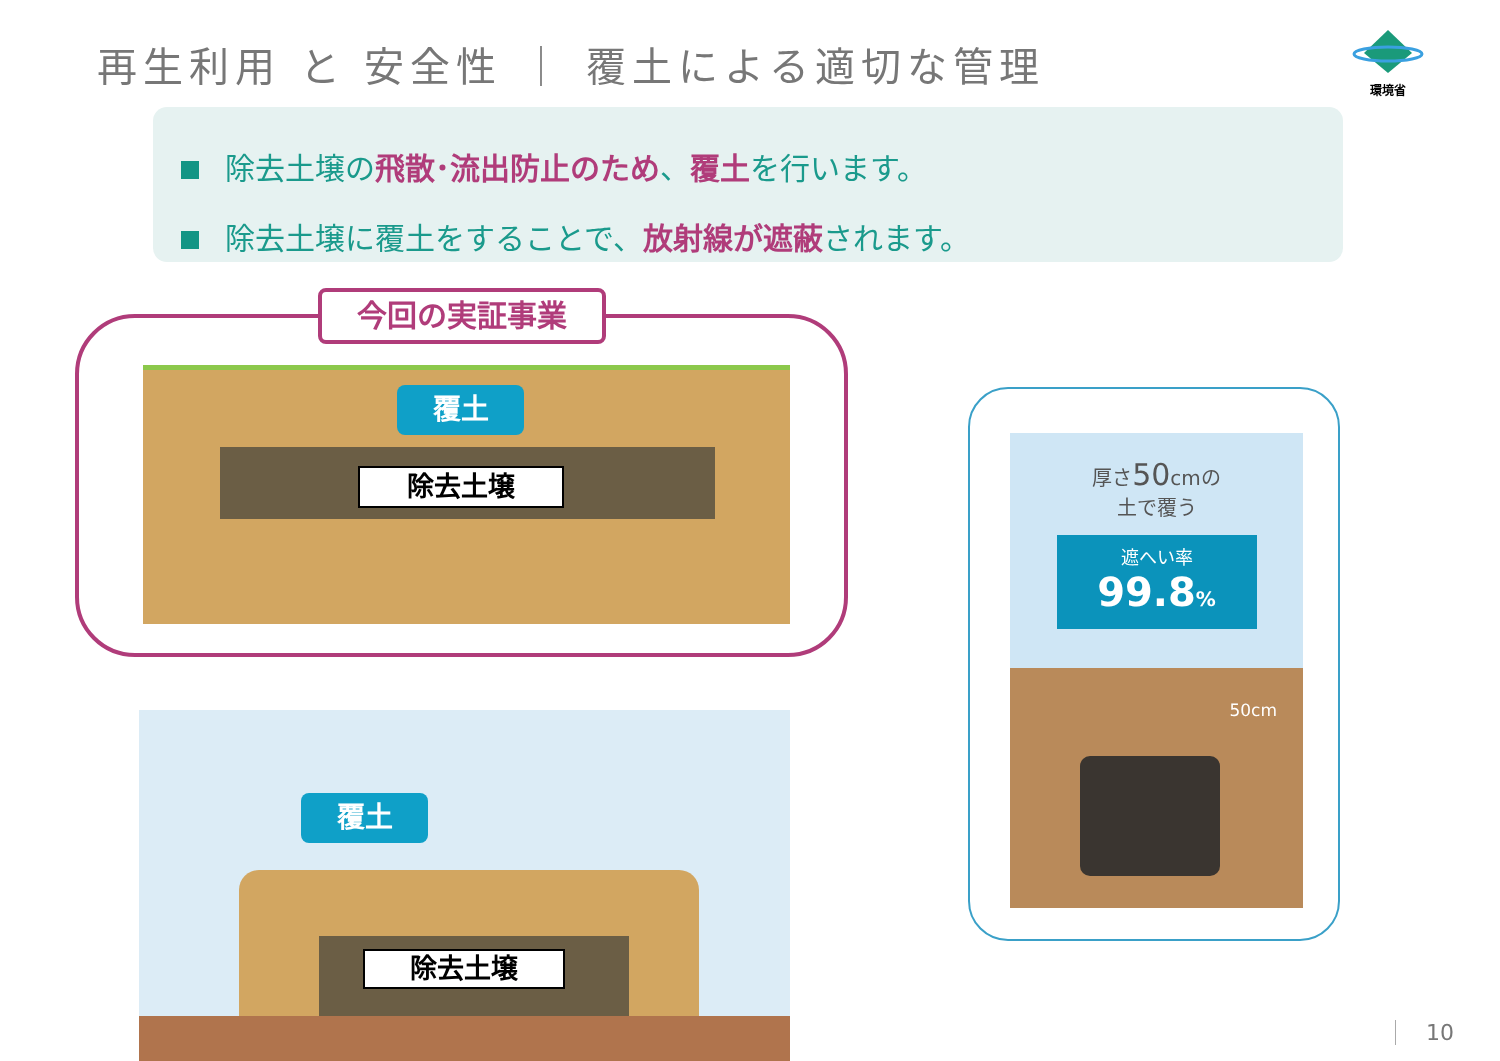再生利用 と 安全性 ｜ 覆土による適切な管理
環境省
除去土壌の飛散･流出防止のため、覆土を行います。
除去土壌に覆土をすることで、放射線が遮蔽されます。
今回の実証事業
覆土
除去土壌
覆土
除去土壌
厚さ50cmの
土で覆う
遮へい率
99.8%
50cm
10